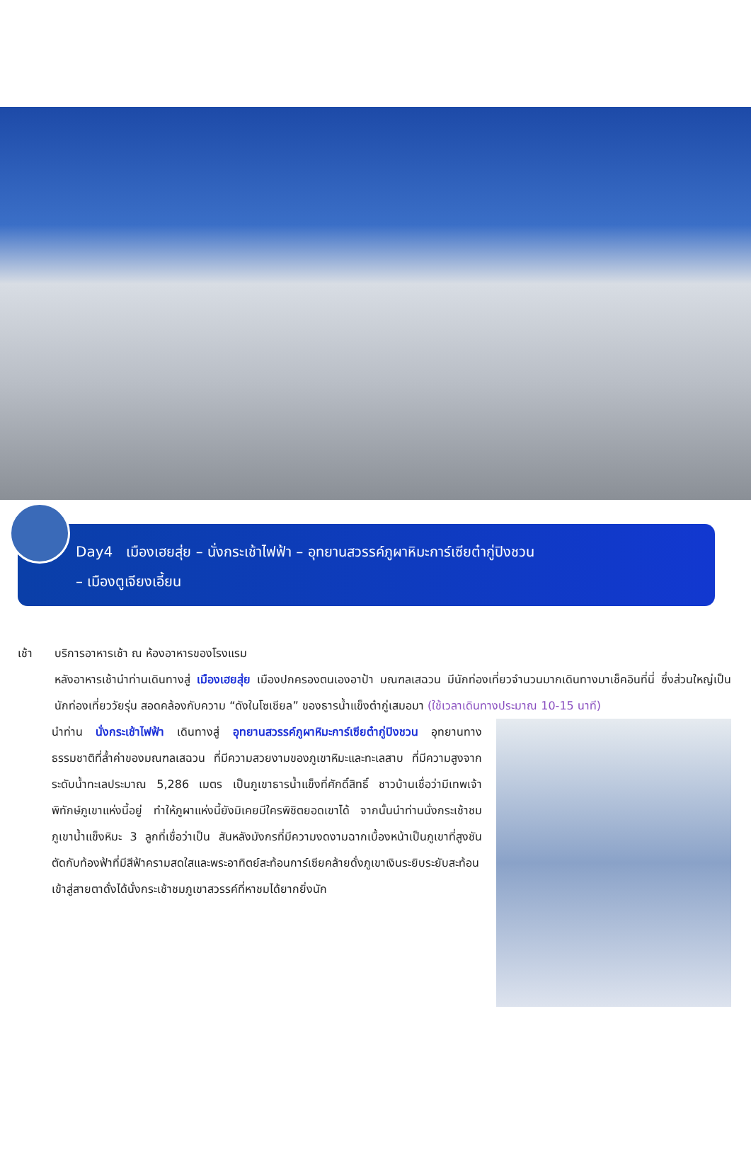Day4 เมืองเฮยสุ่ย – นั่งกระเช้าไฟฟ้า – อุทยานสวรรค์ภูผาหิมะการ์เซียต๋ากู่ปิงชวน
– เมืองตูเจียงเอี้ยน
เช้า บริการอาหารเช้า ณ ห้องอาหารของโรงแรม
หลังอาหารเช้านำท่านเดินทางสู่ เมืองเฮยสุ่ย เมืองปกครองตนเองอาป้า มณฑลเสฉวน มีนักท่องเที่ยวจำนวนมากเดินทางมาเช็คอินที่นี่ ซึ่งส่วนใหญ่เป็นนักท่องเที่ยววัยรุ่น สอดคล้องกับความ “ดังในโซเชียล” ของธารน้ำแข็งต๋ากู่เสมอมา (ใช้เวลาเดินทางประมาณ 10-15 นาที)
นำท่าน นั่งกระเช้าไฟฟ้า เดินทางสู่ อุทยานสวรรค์ภูผาหิมะการ์เซียต๋ากู่ปิงชวน อุทยานทางธรรมชาติที่ล้ำค่าของมณฑลเสฉวน ที่มีความสวยงามของภูเขาหิมะและทะเลสาบ ที่มีความสูงจากระดับน้ำทะเลประมาณ 5,286 เมตร เป็นภูเขาธารน้ำแข็งที่ศักดิ์สิทธิ์ ชาวบ้านเชื่อว่ามีเทพเจ้าพิทักษ์ภูเขาแห่งนี้อยู่ ทำให้ภูผาแห่งนี้ยังมิเคยมีใครพิชิตยอดเขาได้ จากนั้นนำท่านนั่งกระเช้าชมภูเขาน้ำแข็งหิมะ 3 ลูกที่เชื่อว่าเป็น สันหลังมังกรที่มีความงดงามฉากเบื้องหน้าเป็นภูเขาที่สูงชันตัดกับท้องฟ้าที่มีสีฟ้าครามสดใสและพระอาทิตย์สะท้อนการ์เซียคล้ายดั่งภูเขาเงินระยิบระยับสะท้อนเข้าสู่สายตาดั่งได้นั่งกระเช้าชมภูเขาสวรรค์ที่หาชมได้ยากยิ่งนัก